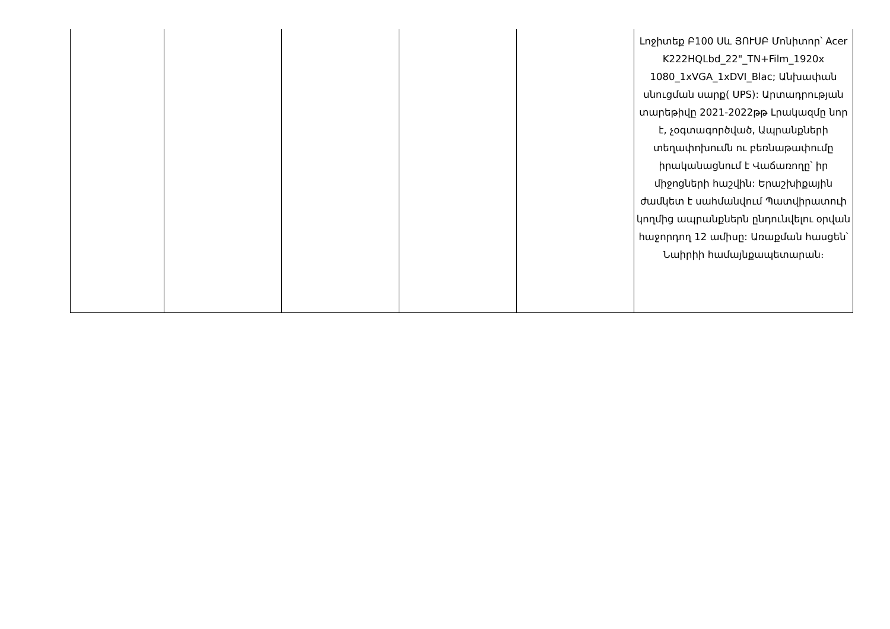| | | | | | Լոջիտեք Բ100 Սև ՅՈՒՍԲ Մոնիտոր՝ Acer K222HQLbd_22"_TN+Film_1920x 1080_1xVGA_1xDVI_Blac; Անխափան սնուցման սարք( UPS): Արտադրության տարեթիվը 2021-2022թթ Լրակազմը նոր է, չօգտագործված, Ապրանքների տեղափոխումն ու բեռնաթափումը իրականացնում է Վաճառողը՝ իր միջոցների հաշվին: Երաշխիքային ժամկետ է սահմանվում Պատվիրատուի կողմից ապրանքներն ընդունվելու օրվան հաջորդող 12 ամիսը: Առաքման հասցեն՝ Նաիրիի համայնքապետարան։ |